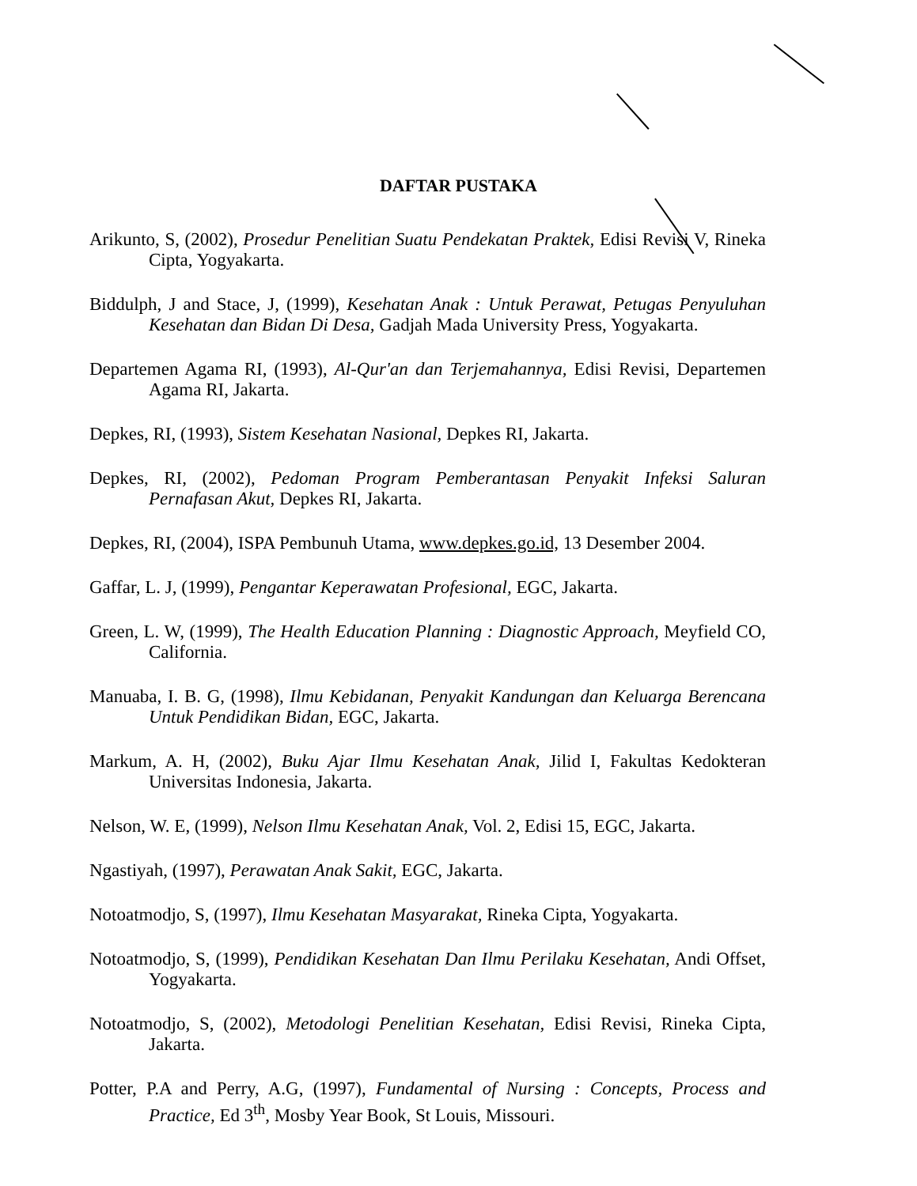DAFTAR PUSTAKA
Arikunto, S, (2002), Prosedur Penelitian Suatu Pendekatan Praktek, Edisi Revisi V, Rineka Cipta, Yogyakarta.
Biddulph, J and Stace, J, (1999), Kesehatan Anak : Untuk Perawat, Petugas Penyuluhan Kesehatan dan Bidan Di Desa, Gadjah Mada University Press, Yogyakarta.
Departemen Agama RI, (1993), Al-Qur'an dan Terjemahannya, Edisi Revisi, Departemen Agama RI, Jakarta.
Depkes, RI, (1993), Sistem Kesehatan Nasional, Depkes RI, Jakarta.
Depkes, RI, (2002), Pedoman Program Pemberantasan Penyakit Infeksi Saluran Pernafasan Akut, Depkes RI, Jakarta.
Depkes, RI, (2004), ISPA Pembunuh Utama, www.depkes.go.id, 13 Desember 2004.
Gaffar, L. J, (1999), Pengantar Keperawatan Profesional, EGC, Jakarta.
Green, L. W, (1999), The Health Education Planning : Diagnostic Approach, Meyfield CO, California.
Manuaba, I. B. G, (1998), Ilmu Kebidanan, Penyakit Kandungan dan Keluarga Berencana Untuk Pendidikan Bidan, EGC, Jakarta.
Markum, A. H, (2002), Buku Ajar Ilmu Kesehatan Anak, Jilid I, Fakultas Kedokteran Universitas Indonesia, Jakarta.
Nelson, W. E, (1999), Nelson Ilmu Kesehatan Anak, Vol. 2, Edisi 15, EGC, Jakarta.
Ngastiyah, (1997), Perawatan Anak Sakit, EGC, Jakarta.
Notoatmodjo, S, (1997), Ilmu Kesehatan Masyarakat, Rineka Cipta, Yogyakarta.
Notoatmodjo, S, (1999), Pendidikan Kesehatan Dan Ilmu Perilaku Kesehatan, Andi Offset, Yogyakarta.
Notoatmodjo, S, (2002), Metodologi Penelitian Kesehatan, Edisi Revisi, Rineka Cipta, Jakarta.
Potter, P.A and Perry, A.G, (1997), Fundamental of Nursing : Concepts, Process and Practice, Ed 3<sup>th</sup>, Mosby Year Book, St Louis, Missouri.